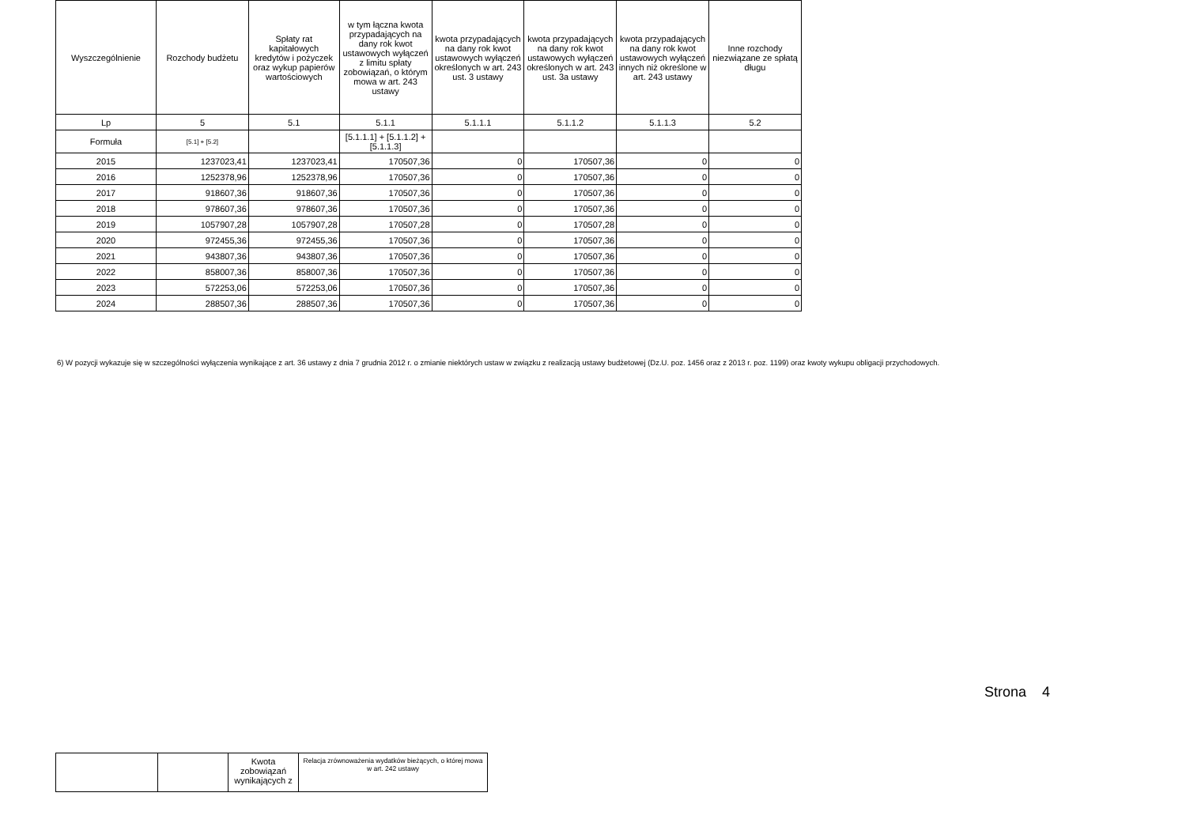| Wyszczególnienie | Rozchody budżetu | Spłaty rat kapitałowych kredytów i pożyczek oraz wykup papierów wartościowych | w tym łączna kwota przypadających na dany rok kwot ustawowych wyłączeń z limitu spłaty zobowiązań, o którym mowa w art. 243 ustawy | kwota przypadających na dany rok kwot ustawowych wyłączeń określonych w art. 243 ust. 3 ustawy | kwota przypadających na dany rok kwot ustawowych wyłączeń określonych w art. 243 ust. 3a ustawy | kwota przypadających na dany rok kwot ustawowych wyłączeń innych niż określone w art. 243 ustawy | Inne rozchody niezwiązane ze spłatą długu |
| --- | --- | --- | --- | --- | --- | --- | --- |
| Lp | 5 | 5.1 | 5.1.1 | 5.1.1.1 | 5.1.1.2 | 5.1.1.3 | 5.2 |
| Formuła | [5.1] + [5.2] | | [5.1.1.1] + [5.1.1.2] + [5.1.1.3] | | | | |
| 2015 | 1237023,41 | 1237023,41 | 170507,36 | 0 | 170507,36 | 0 | 0 |
| 2016 | 1252378,96 | 1252378,96 | 170507,36 | 0 | 170507,36 | 0 | 0 |
| 2017 | 918607,36 | 918607,36 | 170507,36 | 0 | 170507,36 | 0 | 0 |
| 2018 | 978607,36 | 978607,36 | 170507,36 | 0 | 170507,36 | 0 | 0 |
| 2019 | 1057907,28 | 1057907,28 | 170507,28 | 0 | 170507,28 | 0 | 0 |
| 2020 | 972455,36 | 972455,36 | 170507,36 | 0 | 170507,36 | 0 | 0 |
| 2021 | 943807,36 | 943807,36 | 170507,36 | 0 | 170507,36 | 0 | 0 |
| 2022 | 858007,36 | 858007,36 | 170507,36 | 0 | 170507,36 | 0 | 0 |
| 2023 | 572253,06 | 572253,06 | 170507,36 | 0 | 170507,36 | 0 | 0 |
| 2024 | 288507,36 | 288507,36 | 170507,36 | 0 | 170507,36 | 0 | 0 |
6) W pozycji wykazuje się w szczególności wyłączenia wynikające z art. 36 ustawy z dnia 7 grudnia 2012 r. o zmianie niektórych ustaw w związku z realizacją ustawy budżetowej (Dz.U. poz. 1456 oraz z 2013 r. poz. 1199) oraz kwoty wykupu obligacji przychodowych.
Strona 4
| | | Kwota zobowiązań wynikających z | Relacja zrównoważenia wydatków bieżących, o której mowa w art. 242 ustawy |